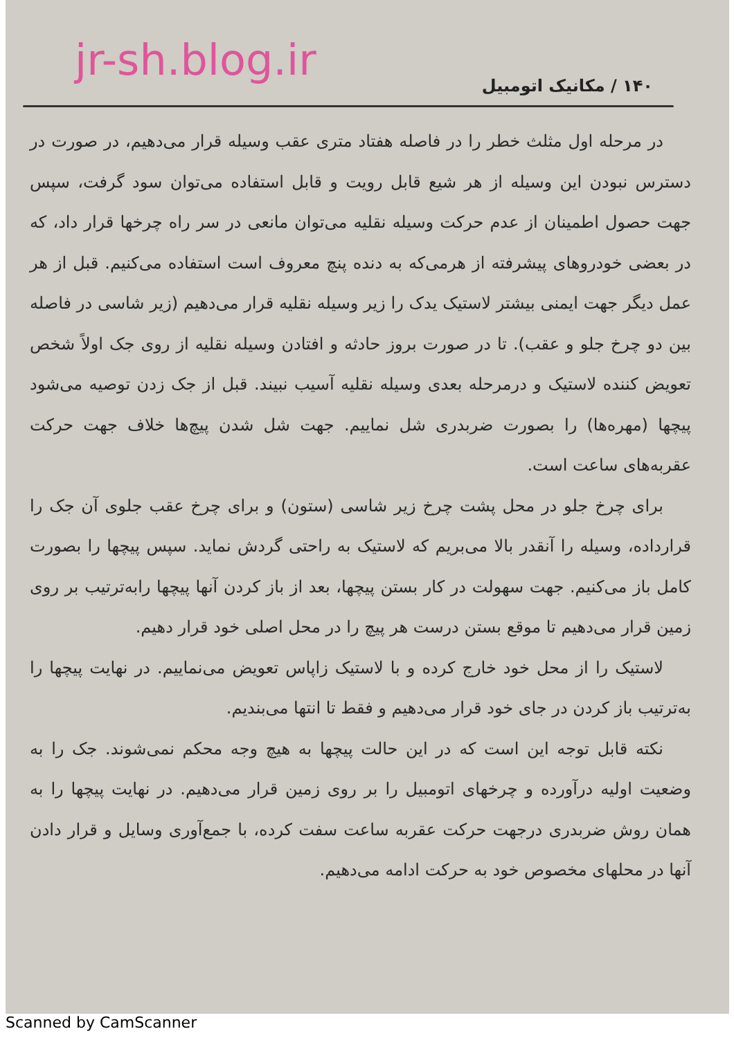jr-sh.blog.ir
۱۴۰ / مکانیک اتومبیل
در مرحله اول مثلث خطر را در فاصله هفتاد متری عقب وسیله قرار می‌دهیم، در صورت در دسترس نبودن این وسیله از هر شیع قابل رویت و قابل استفاده می‌توان سود گرفت، سپس جهت حصول اطمینان از عدم حرکت وسیله نقلیه می‌توان مانعی در سر راه چرخها قرار داد، که در بعضی خودروهای پیشرفته از هرمی‌که به دنده پنچ معروف است استفاده می‌کنیم. قبل از هر عمل دیگر جهت ایمنی بیشتر لاستیک یدک را زیر وسیله نقلیه قرار می‌دهیم (زیر شاسی در فاصله بین دو چرخ جلو و عقب). تا در صورت بروز حادثه و افتادن وسیله نقلیه از روی جک اولاً شخص تعویض کننده لاستیک و درمرحله بعدی وسیله نقلیه آسیب نبیند. قبل از جک زدن توصیه می‌شود پیچها (مهره‌ها) را بصورت ضربدری شل نماییم. جهت شل شدن پیچ‌ها خلاف جهت حرکت عقربه‌های ساعت است.
برای چرخ جلو در محل پشت چرخ زیر شاسی (ستون) و برای چرخ عقب جلوی آن جک را قرارداده، وسیله را آنقدر بالا می‌بریم که لاستیک به راحتی گردش نماید. سپس پیچها را بصورت کامل باز می‌کنیم. جهت سهولت در کار بستن پیچها، بعد از باز کردن آنها پیچها رابه‌ترتیب بر روی زمین قرار می‌دهیم تا موقع بستن درست هر پیچ را در محل اصلی خود قرار دهیم.
لاستیک را از محل خود خارج کرده و با لاستیک زاپاس تعویض می‌نماییم. در نهایت پیچها را به‌ترتیب باز کردن در جای خود قرار می‌دهیم و فقط تا انتها می‌بندیم.
نکته قابل توجه این است که در این حالت پیچها به هیچ وجه محکم نمی‌شوند. جک را به وضعیت اولیه درآورده و چرخهای اتومبیل را بر روی زمین قرار می‌دهیم. در نهایت پیچها را به همان روش ضربدری درجهت حرکت عقربه ساعت سفت کرده، با جمع‌آوری وسایل و قرار دادن آنها در محلهای مخصوص خود به حرکت ادامه می‌دهیم.
Scanned by CamScanner